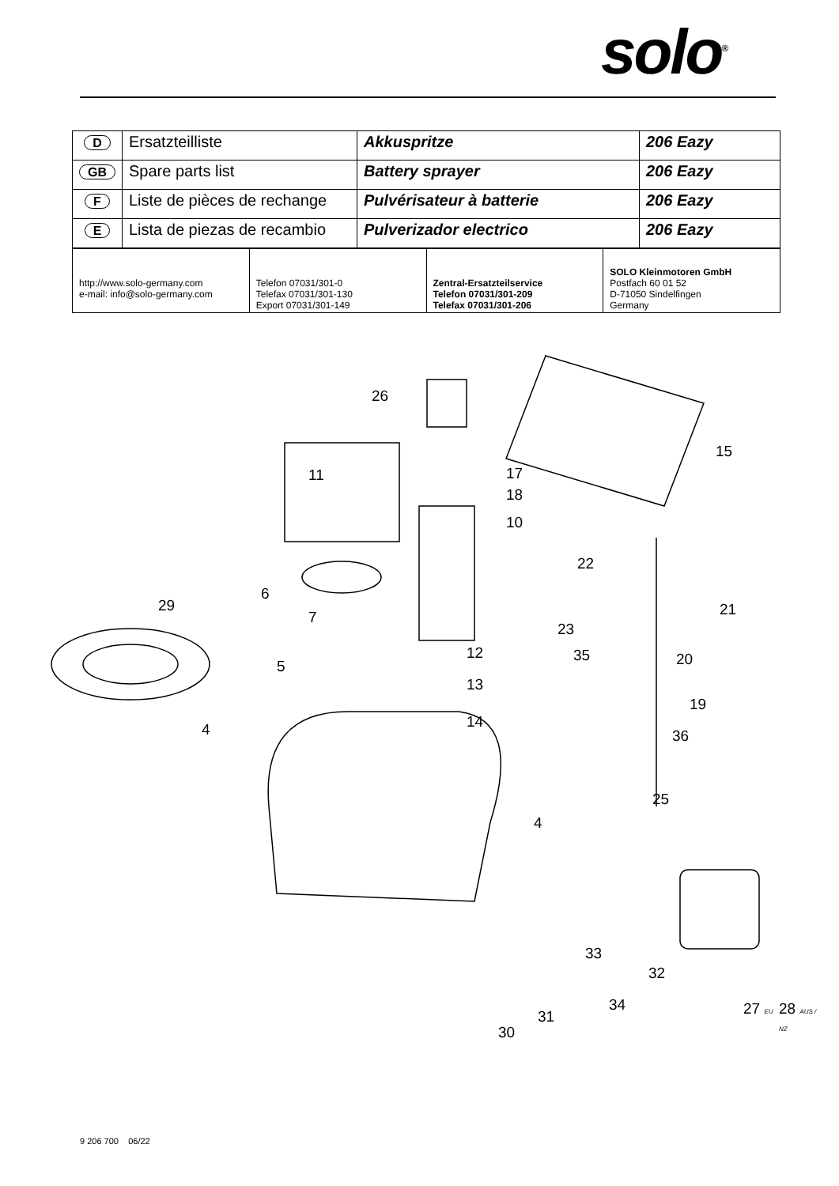solo<sup>®</sup>
| D | Ersatzteilliste | Akkuspritze | 206 Eazy |
| GB | Spare parts list | Battery sprayer | 206 Eazy |
| F | Liste de pièces de rechange | Pulvérisateur à batterie | 206 Eazy |
| E | Lista de piezas de recambio | Pulverizador electrico | 206 Eazy |
| http://www.solo-germany.com e-mail: info@solo-germany.com | Telefon 07031/301-0 Telefax 07031/301-130 Export 07031/301-149 | Zentral-Ersatzteilservice Telefon 07031/301-209 Telefax 07031/301-206 | SOLO Kleinmotoren GmbH Postfach 60 01 52 D-71050 Sindelfingen Germany |
26
11 17
18
15
10
22
21
6
29
7
23
12 35 20 5
13
19
14 4 36
25
4
33
32
34
31
30
27 EU 28 AUS / NZ
9 206 700 06/22